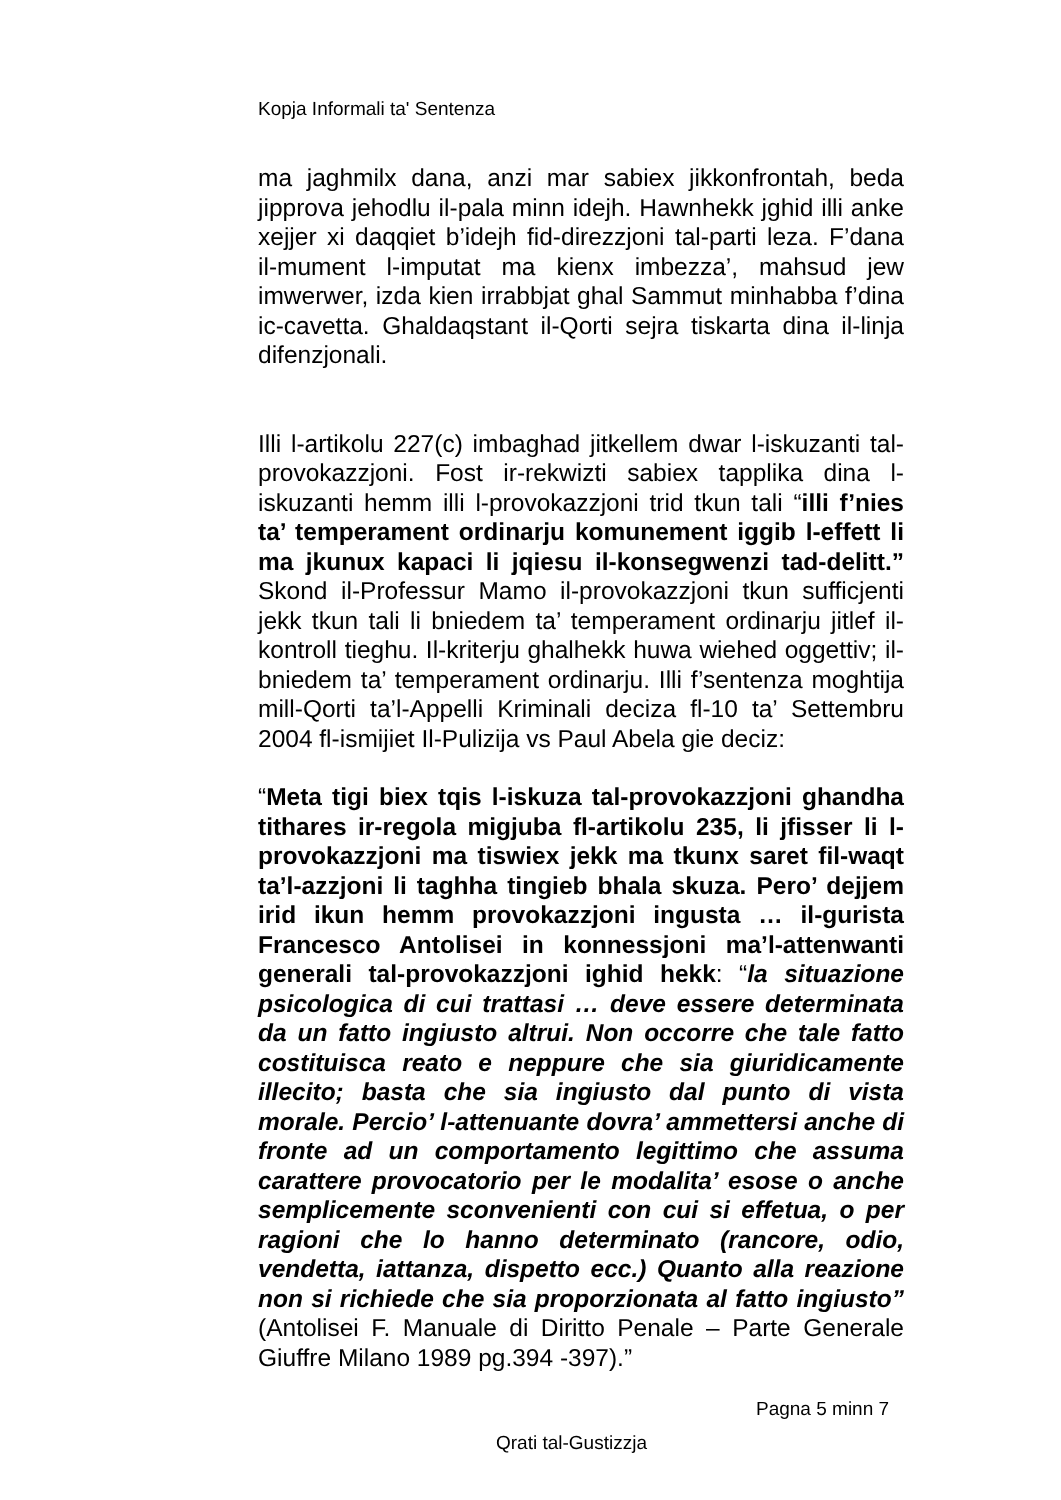Kopja Informali ta' Sentenza
ma jaghmilx dana, anzi mar sabiex jikkonfrontah, beda jipprova jehodlu il-pala minn idejh. Hawnhekk jghid illi anke xejjer xi daqqiet b’idejh fid-direzzjoni tal-parti leza. F’dana il-mument l-imputat ma kienx imbezza’, mahsud jew imwerwer, izda kien irrabbjat ghal Sammut minhabba f’dina ic-cavetta. Ghaldaqstant il-Qorti sejra tiskarta dina il-linja difenzjonali.
Illi l-artikolu 227(c) imbaghad jitkellem dwar l-iskuzanti tal-provokazzjoni. Fost ir-rekwizti sabiex tapplika dina l-iskuzanti hemm illi l-provokazzjoni trid tkun tali “illi f’nies ta’ temperament ordinarju komunement iggib l-effett li ma jkunux kapaci li jqiesu il-konsegwenzi tad-delitt.” Skond il-Professur Mamo il-provokazzjoni tkun sufficjenti jekk tkun tali li bniedem ta’ temperament ordinarju jitlef il-kontroll tieghu. Il-kriterju ghalhekk huwa wiehed oggettiv; il-bniedem ta’ temperament ordinarju. Illi f’sentenza moghtija mill-Qorti ta’l-Appelli Kriminali deciza fl-10 ta’ Settembru 2004 fl-ismijiet Il-Pulizija vs Paul Abela gie deciz:
“Meta tigi biex tqis l-iskuza tal-provokazzjoni ghandha tithares ir-regola migjuba fl-artikolu 235, li jfisser li l-provokazzjoni ma tiswiex jekk ma tkunx saret fil-waqt ta’l-azzjoni li taghha tingieb bhala skuza. Pero’ dejjem irid ikun hemm provokazzjoni ingusta … il-gurista Francesco Antolisei in konnessjoni ma’l-attenwanti generali tal-provokazzjoni ighid hekk: “la situazione psicologica di cui trattasi … deve essere determinata da un fatto ingiusto altrui. Non occorre che tale fatto costituisca reato e neppure che sia giuridicamente illecito; basta che sia ingiusto dal punto di vista morale. Percio’ l-attenuante dovra’ ammettersi anche di fronte ad un comportamento legittimo che assuma carattere provocatorio per le modalita’ esose o anche semplicemente sconvenienti con cui si effetua, o per ragioni che lo hanno determinato (rancore, odio, vendetta, iattanza, dispetto ecc.) Quanto alla reazione non si richiede che sia proporzionata al fatto ingiusto” (Antolisei F. Manuale di Diritto Penale – Parte Generale Giuffre Milano 1989 pg.394 -397).”
Pagna 5 minn 7
Qrati tal-Gustizzja